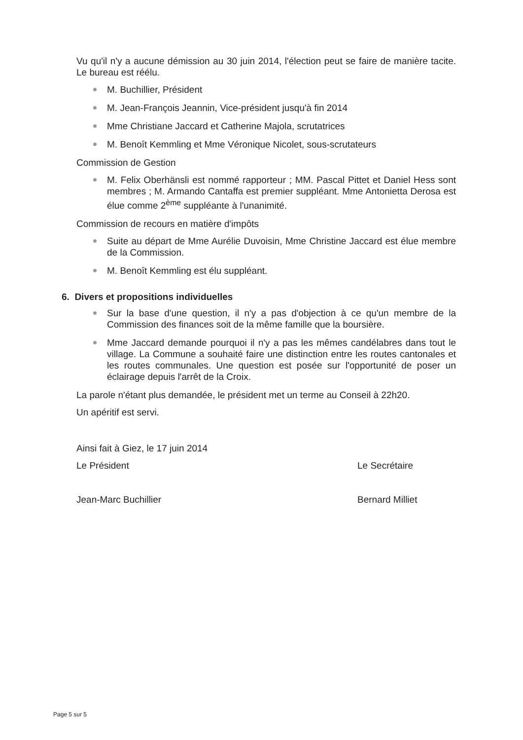Vu qu'il n'y a aucune démission au 30 juin 2014, l'élection peut se faire de manière tacite. Le bureau est réélu.
M. Buchillier, Président
M. Jean-François Jeannin, Vice-président jusqu'à fin 2014
Mme Christiane Jaccard et Catherine Majola, scrutatrices
M. Benoît Kemmling et Mme Véronique Nicolet, sous-scrutateurs
Commission de Gestion
M. Felix Oberhänsli est nommé rapporteur ; MM. Pascal Pittet et Daniel Hess sont membres ; M. Armando Cantaffa est premier suppléant. Mme Antonietta Derosa est élue comme 2<sup>ème</sup> suppléante à l'unanimité.
Commission de recours en matière d'impôts
Suite au départ de Mme Aurélie Duvoisin, Mme Christine Jaccard est élue membre de la Commission.
M. Benoît Kemmling est élu suppléant.
6. Divers et propositions individuelles
Sur la base d'une question, il n'y a pas d'objection à ce qu'un membre de la Commission des finances soit de la même famille que la boursière.
Mme Jaccard demande pourquoi il n'y a pas les mêmes candélabres dans tout le village. La Commune a souhaité faire une distinction entre les routes cantonales et les routes communales. Une question est posée sur l'opportunité de poser un éclairage depuis l'arrêt de la Croix.
La parole n'étant plus demandée, le président met un terme au Conseil à 22h20.
Un apéritif est servi.
Ainsi fait à Giez, le 17 juin 2014
Le Président
Jean-Marc Buchillier
Le Secrétaire
Bernard Milliet
Page 5 sur 5